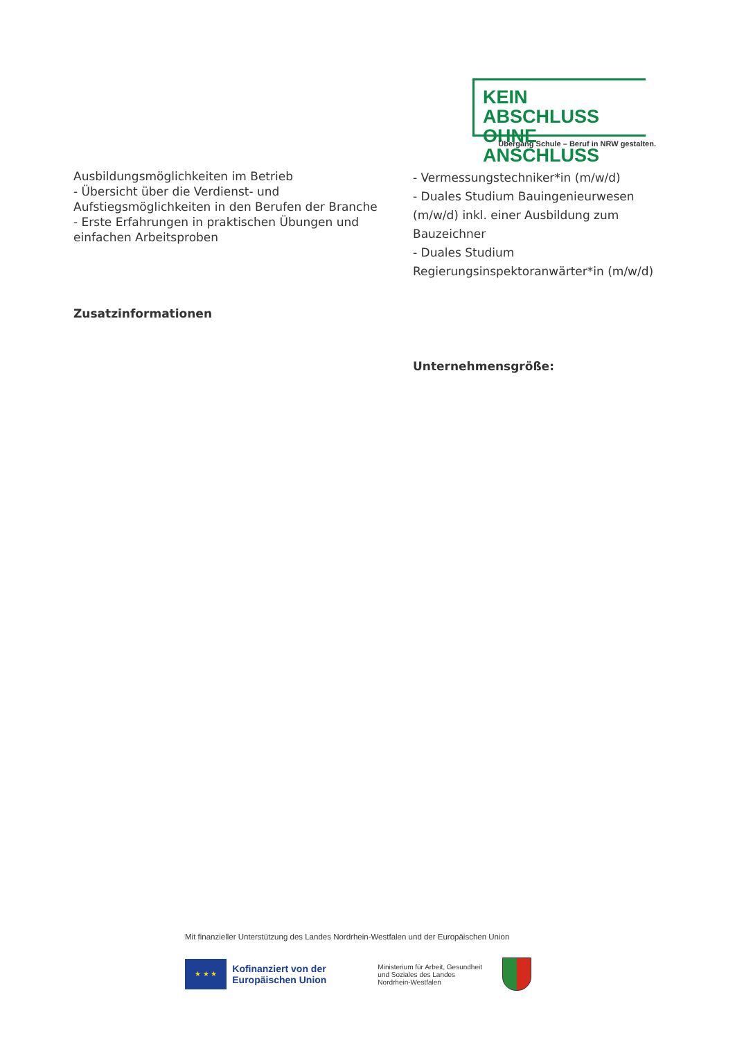KEIN ABSCHLUSS
OHNE ANSCHLUSS
Übergang Schule – Beruf in NRW gestalten.
Ausbildungsmöglichkeiten im Betrieb
- Übersicht über die Verdienst- und Aufstiegsmöglichkeiten in den Berufen der Branche
- Erste Erfahrungen in praktischen Übungen und einfachen Arbeitsproben
Zusatzinformationen
- Vermessungstechniker*in (m/w/d)
- Duales Studium Bauingenieurwesen (m/w/d) inkl. einer Ausbildung zum Bauzeichner
- Duales Studium Regierungsinspektoranwärter*in (m/w/d)
Unternehmensgröße:
Mit finanzieller Unterstützung des Landes Nordrhein-Westfalen und der Europäischen Union
★ ★ ★
Kofinanziert von der Europäischen Union
Ministerium für Arbeit, Gesundheit und Soziales des Landes Nordrhein-Westfalen